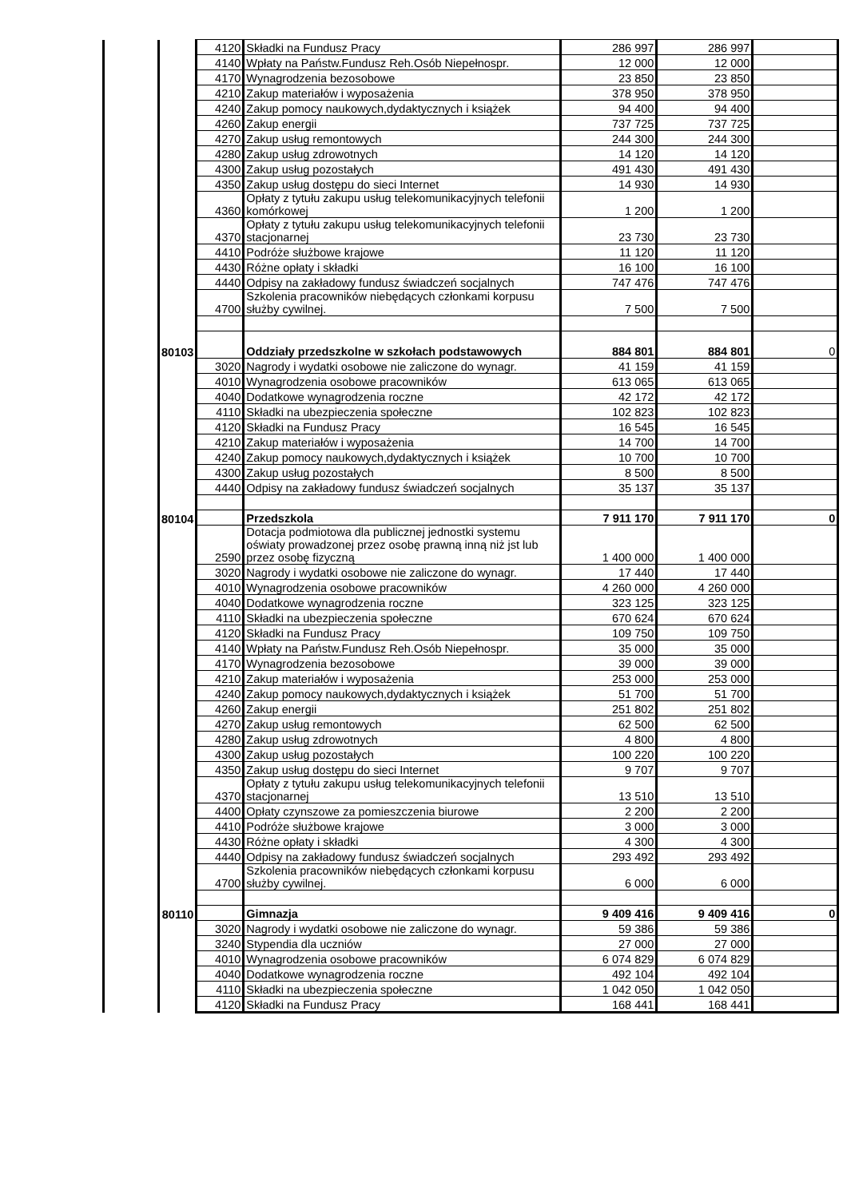| | | | 4120 | Składki na Fundusz Pracy | 286 997 | 286 997 | |
| | | | 4140 | Wpłaty na Państw.Fundusz Reh.Osób Niepełnospr. | 12 000 | 12 000 | |
| | | | 4170 | Wynagrodzenia bezosobowe | 23 850 | 23 850 | |
| | | | 4210 | Zakup materiałów i wyposażenia | 378 950 | 378 950 | |
| | | | 4240 | Zakup pomocy naukowych,dydaktycznych i książek | 94 400 | 94 400 | |
| | | | 4260 | Zakup energii | 737 725 | 737 725 | |
| | | | 4270 | Zakup usług remontowych | 244 300 | 244 300 | |
| | | | 4280 | Zakup usług zdrowotnych | 14 120 | 14 120 | |
| | | | 4300 | Zakup usług pozostałych | 491 430 | 491 430 | |
| | | | 4350 | Zakup usług dostępu do sieci Internet | 14 930 | 14 930 | |
| | | | 4360 | Opłaty z tytułu zakupu usług telekomunikacyjnych telefonii komórkowej | 1 200 | 1 200 | |
| | | | 4370 | Opłaty z tytułu zakupu usług telekomunikacyjnych telefonii stacjonarnej | 23 730 | 23 730 | |
| | | | 4410 | Podróże służbowe krajowe | 11 120 | 11 120 | |
| | | | 4430 | Różne opłaty i składki | 16 100 | 16 100 | |
| | | | 4440 | Odpisy na zakładowy fundusz świadczeń socjalnych | 747 476 | 747 476 | |
| | | | 4700 | Szkolenia pracowników niebędących członkami korpusu służby cywilnej. | 7 500 | 7 500 | |
| | | 80103 | | Oddziały przedszkolne w szkołach podstawowych | 884 801 | 884 801 | 0 |
| | | | 3020 | Nagrody i wydatki osobowe nie zaliczone do wynagr. | 41 159 | 41 159 | |
| | | | 4010 | Wynagrodzenia osobowe pracowników | 613 065 | 613 065 | |
| | | | 4040 | Dodatkowe wynagrodzenia roczne | 42 172 | 42 172 | |
| | | | 4110 | Składki na ubezpieczenia społeczne | 102 823 | 102 823 | |
| | | | 4120 | Składki na Fundusz Pracy | 16 545 | 16 545 | |
| | | | 4210 | Zakup materiałów i wyposażenia | 14 700 | 14 700 | |
| | | | 4240 | Zakup pomocy naukowych,dydaktycznych i książek | 10 700 | 10 700 | |
| | | | 4300 | Zakup usług pozostałych | 8 500 | 8 500 | |
| | | | 4440 | Odpisy na zakładowy fundusz świadczeń socjalnych | 35 137 | 35 137 | |
| | | 80104 | | Przedszkola | 7 911 170 | 7 911 170 | 0 |
| | | | 2590 | Dotacja podmiotowa dla publicznej jednostki systemu oświaty prowadzonej przez osobę prawną inną niż jst lub przez osobę fizyczną | 1 400 000 | 1 400 000 | |
| | | | 3020 | Nagrody i wydatki osobowe nie zaliczone do wynagr. | 17 440 | 17 440 | |
| | | | 4010 | Wynagrodzenia osobowe pracowników | 4 260 000 | 4 260 000 | |
| | | | 4040 | Dodatkowe wynagrodzenia roczne | 323 125 | 323 125 | |
| | | | 4110 | Składki na ubezpieczenia społeczne | 670 624 | 670 624 | |
| | | | 4120 | Składki na Fundusz Pracy | 109 750 | 109 750 | |
| | | | 4140 | Wpłaty na Państw.Fundusz Reh.Osób Niepełnospr. | 35 000 | 35 000 | |
| | | | 4170 | Wynagrodzenia bezosobowe | 39 000 | 39 000 | |
| | | | 4210 | Zakup materiałów i wyposażenia | 253 000 | 253 000 | |
| | | | 4240 | Zakup pomocy naukowych,dydaktycznych i książek | 51 700 | 51 700 | |
| | | | 4260 | Zakup energii | 251 802 | 251 802 | |
| | | | 4270 | Zakup usług remontowych | 62 500 | 62 500 | |
| | | | 4280 | Zakup usług zdrowotnych | 4 800 | 4 800 | |
| | | | 4300 | Zakup usług pozostałych | 100 220 | 100 220 | |
| | | | 4350 | Zakup usług dostępu do sieci Internet | 9 707 | 9 707 | |
| | | | 4370 | Opłaty z tytułu zakupu usług telekomunikacyjnych telefonii stacjonarnej | 13 510 | 13 510 | |
| | | | 4400 | Opłaty czynszowe za pomieszczenia biurowe | 2 200 | 2 200 | |
| | | | 4410 | Podróże służbowe krajowe | 3 000 | 3 000 | |
| | | | 4430 | Różne opłaty i składki | 4 300 | 4 300 | |
| | | | 4440 | Odpisy na zakładowy fundusz świadczeń socjalnych | 293 492 | 293 492 | |
| | | | 4700 | Szkolenia pracowników niebędących członkami korpusu służby cywilnej. | 6 000 | 6 000 | |
| | | 80110 | | Gimnazja | 9 409 416 | 9 409 416 | 0 |
| | | | 3020 | Nagrody i wydatki osobowe nie zaliczone do wynagr. | 59 386 | 59 386 | |
| | | | 3240 | Stypendia dla uczniów | 27 000 | 27 000 | |
| | | | 4010 | Wynagrodzenia osobowe pracowników | 6 074 829 | 6 074 829 | |
| | | | 4040 | Dodatkowe wynagrodzenia roczne | 492 104 | 492 104 | |
| | | | 4110 | Składki na ubezpieczenia społeczne | 1 042 050 | 1 042 050 | |
| | | | 4120 | Składki na Fundusz Pracy | 168 441 | 168 441 | |